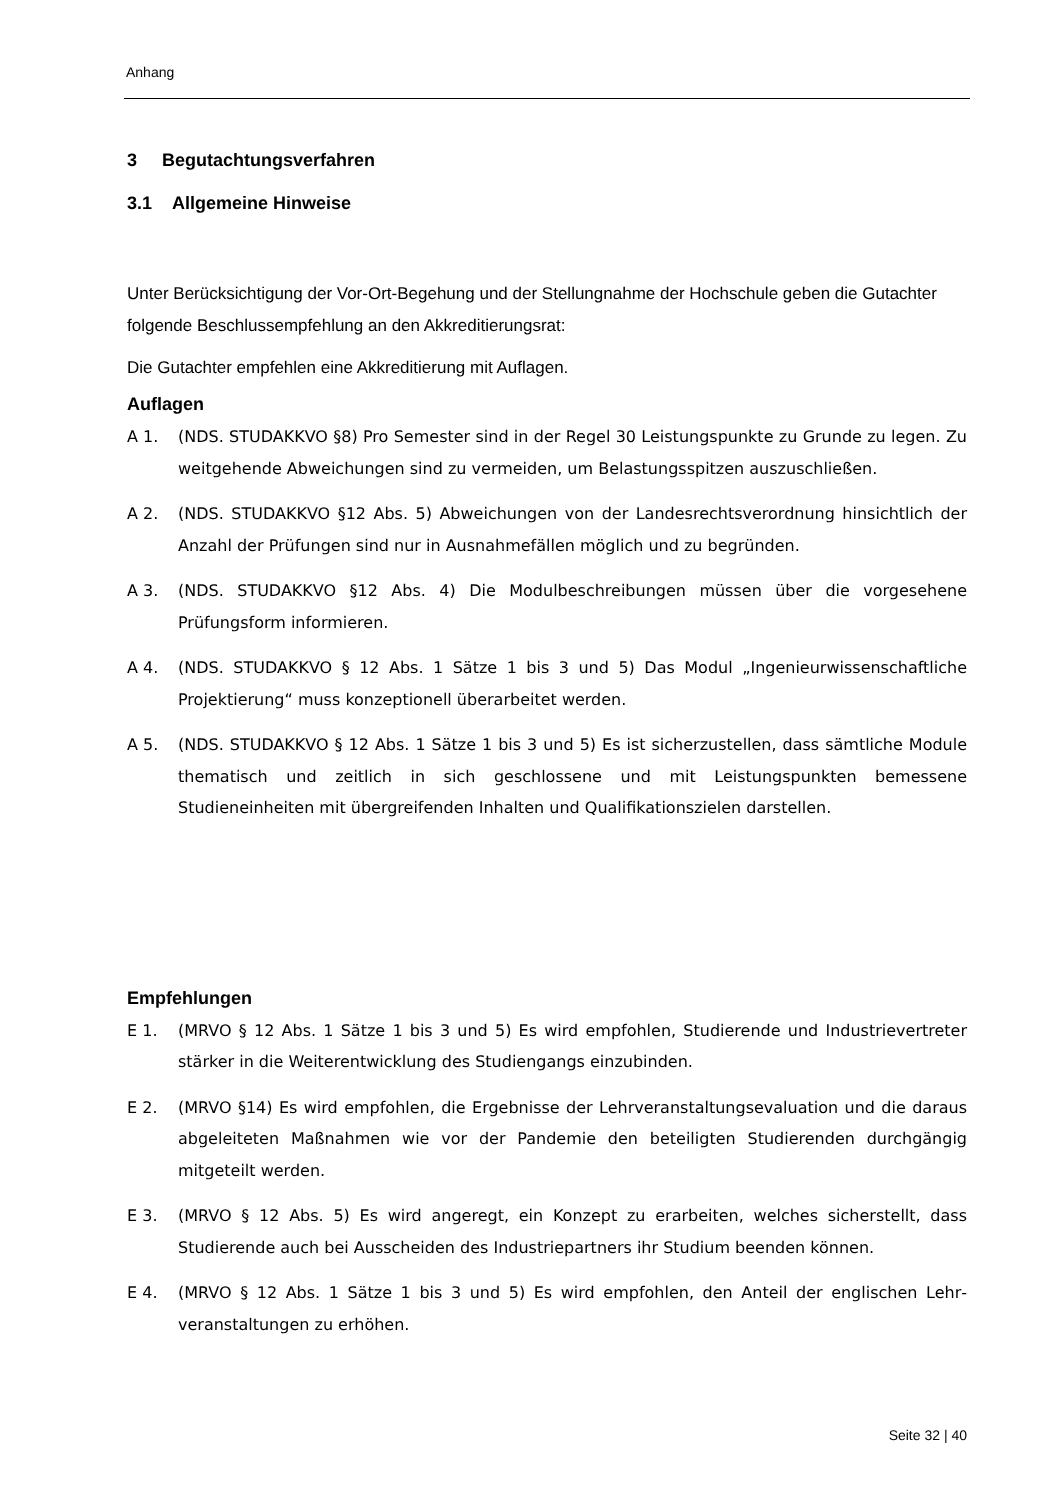Anhang
3 Begutachtungsverfahren
3.1 Allgemeine Hinweise
Unter Berücksichtigung der Vor-Ort-Begehung und der Stellungnahme der Hochschule geben die Gutachter folgende Beschlussempfehlung an den Akkreditierungsrat:
Die Gutachter empfehlen eine Akkreditierung mit Auflagen.
Auflagen
A 1. (NDS. STUDAKKVO §8) Pro Semester sind in der Regel 30 Leistungspunkte zu Grunde zu legen. Zu weitgehende Abweichungen sind zu vermeiden, um Belastungsspitzen auszu­schließen.
A 2. (NDS. STUDAKKVO §12 Abs. 5) Abweichungen von der Landesrechtsverordnung hinsichtlich der Anzahl der Prüfungen sind nur in Ausnahmefällen möglich und zu begründen.
A 3. (NDS. STUDAKKVO §12 Abs. 4) Die Modulbeschreibungen müssen über die vorgesehene Prüfungsform informieren.
A 4. (NDS. STUDAKKVO § 12 Abs. 1 Sätze 1 bis 3 und 5) Das Modul „Ingenieurwissenschaftliche Projektierung“ muss konzeptionell überarbeitet werden.
A 5. (NDS. STUDAKKVO § 12 Abs. 1 Sätze 1 bis 3 und 5) Es ist sicherzustellen, dass sämtliche Module thematisch und zeitlich in sich geschlossene und mit Leistungspunkten bemessene Studieneinheiten mit übergreifenden Inhalten und Qualifikationszielen darstellen.
Empfehlungen
E 1. (MRVO § 12 Abs. 1 Sätze 1 bis 3 und 5) Es wird empfohlen, Studierende und Industriever­treter stärker in die Weiterentwicklung des Studiengangs einzubinden.
E 2. (MRVO §14) Es wird empfohlen, die Ergebnisse der Lehrveranstaltungsevaluation und die daraus abgeleiteten Maßnahmen wie vor der Pandemie den beteiligten Studierenden durchgängig mitgeteilt werden.
E 3. (MRVO § 12 Abs. 5) Es wird angeregt, ein Konzept zu erarbeiten, welches sicherstellt, dass Studierende auch bei Ausscheiden des Industriepartners ihr Studium beenden können.
E 4. (MRVO § 12 Abs. 1 Sätze 1 bis 3 und 5) Es wird empfohlen, den Anteil der englischen Lehr­veranstaltungen zu erhöhen.
Seite 32 | 40